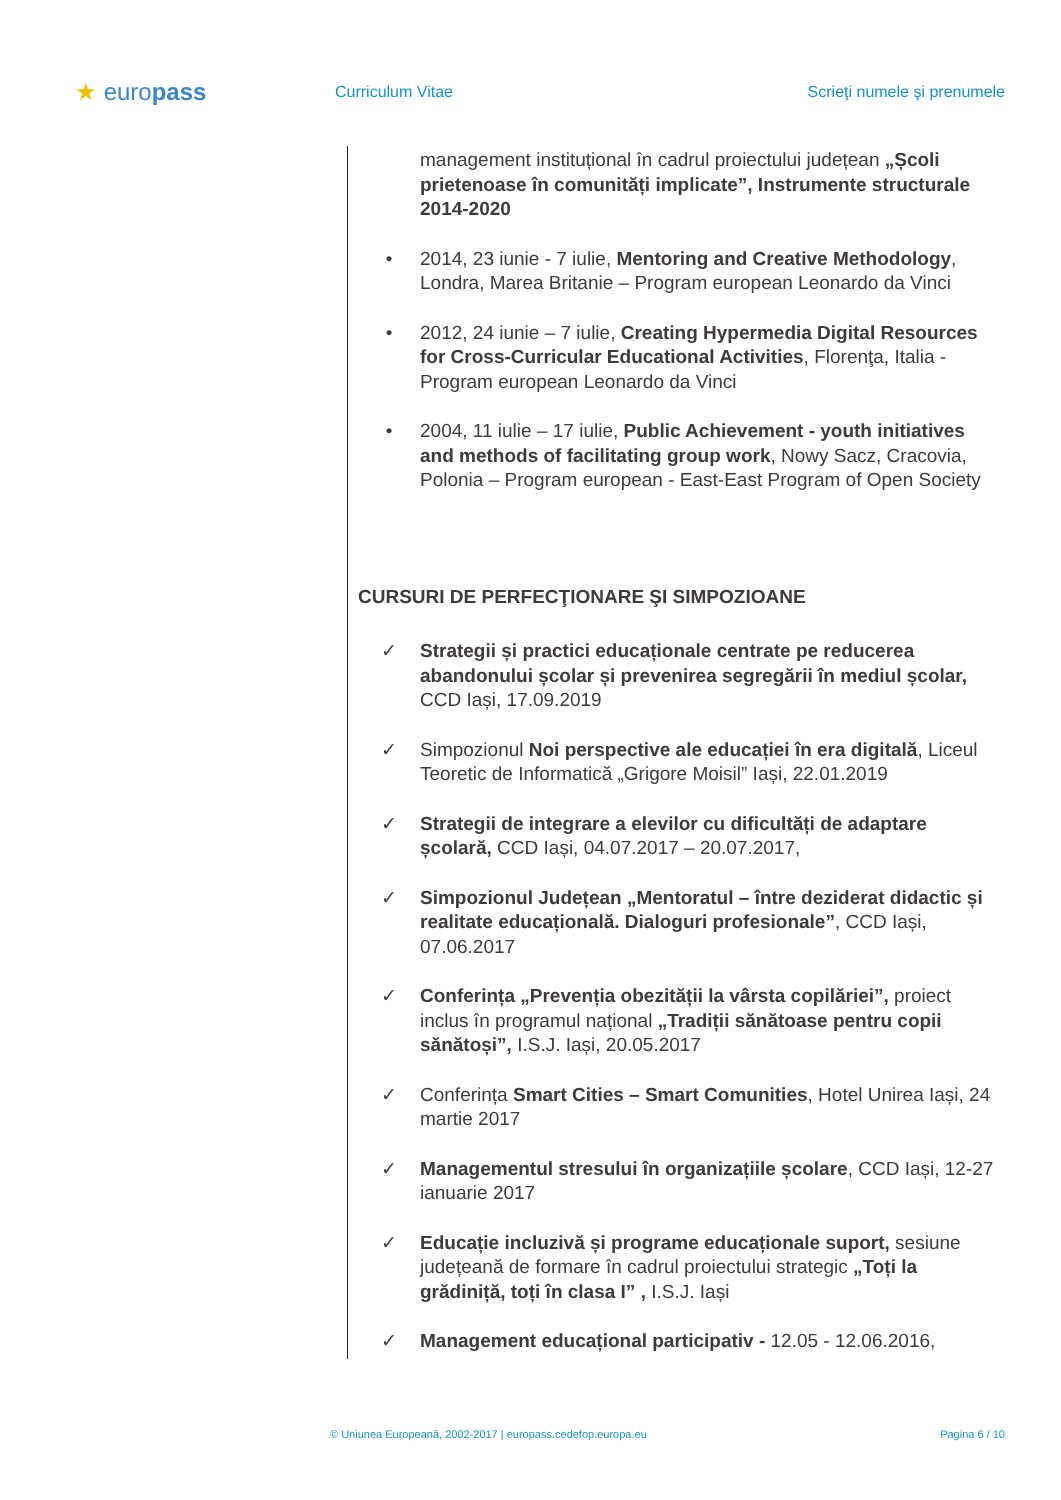★ europass
Curriculum Vitae Scrieţi numele şi prenumele
management instituțional în cadrul proiectului județean „Școli prietenoase în comunități implicate”, Instrumente structurale 2014-2020
• 2014, 23 iunie - 7 iulie, Mentoring and Creative Methodology, Londra, Marea Britanie – Program european Leonardo da Vinci
• 2012, 24 iunie – 7 iulie, Creating Hypermedia Digital Resources for Cross-Curricular Educational Activities, Florenţa, Italia - Program european Leonardo da Vinci
• 2004, 11 iulie – 17 iulie, Public Achievement - youth initiatives and methods of facilitating group work, Nowy Sacz, Cracovia, Polonia – Program european - East-East Program of Open Society
CURSURI DE PERFECŢIONARE ŞI SIMPOZIOANE
✓ Strategii și practici educaționale centrate pe reducerea abandonului școlar și prevenirea segregării în mediul școlar, CCD Iași, 17.09.2019
✓ Simpozionul Noi perspective ale educației în era digitală, Liceul Teoretic de Informatică „Grigore Moisil” Iași, 22.01.2019
✓ Strategii de integrare a elevilor cu dificultăți de adaptare școlară, CCD Iași, 04.07.2017 – 20.07.2017,
✓ Simpozionul Județean „Mentoratul – între deziderat didactic și realitate educațională. Dialoguri profesionale”, CCD Iași, 07.06.2017
✓ Conferința „Prevenția obezității la vârsta copilăriei”, proiect inclus în programul național „Tradiții sănătoase pentru copii sănătoși”, I.S.J. Iași, 20.05.2017
✓ Conferința Smart Cities – Smart Comunities, Hotel Unirea Iași, 24 martie 2017
✓ Managementul stresului în organizațiile școlare, CCD Iași, 12-27 ianuarie 2017
✓ Educație incluzivă și programe educaționale suport, sesiune județeană de formare în cadrul proiectului strategic „Toți la grădiniță, toți în clasa I” , I.S.J. Iași
✓ Management educațional participativ - 12.05 - 12.06.2016,
© Uniunea Europeană, 2002-2017 | europass.cedefop.europa.eu
Pagina 6 / 10